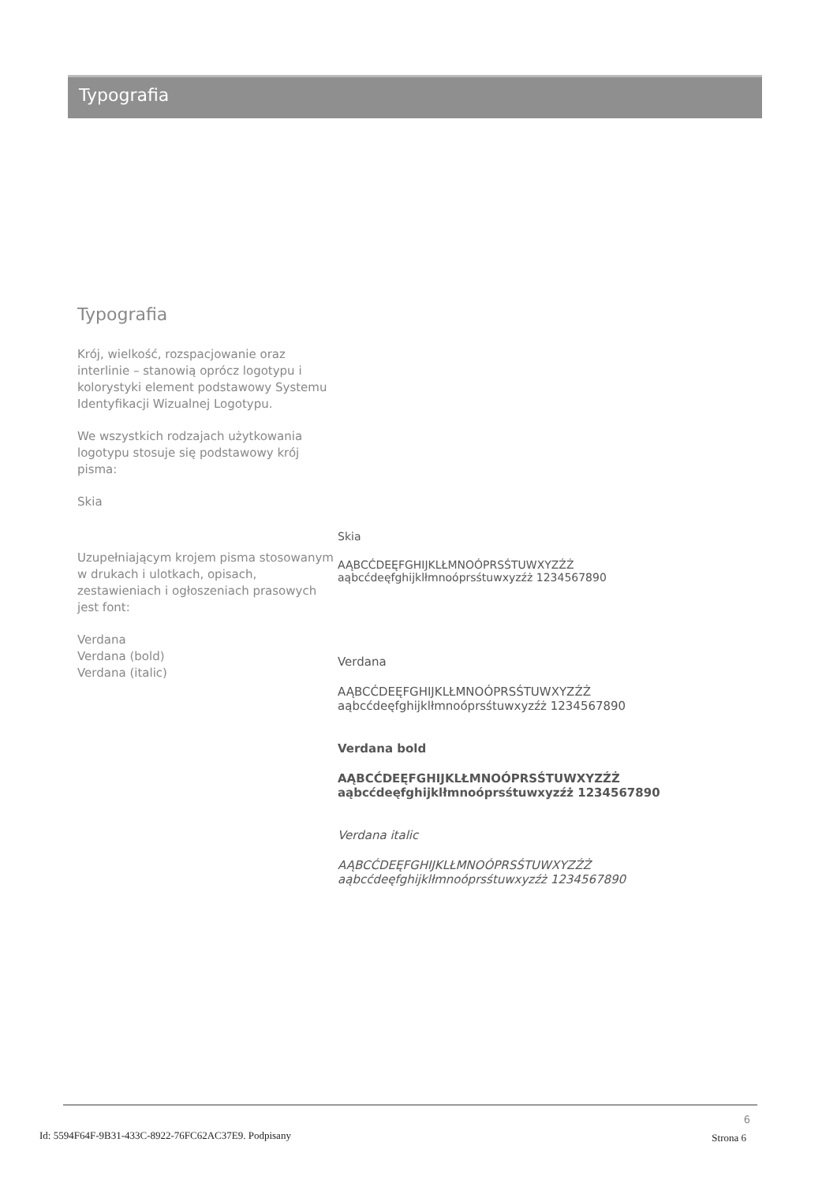Typografia
Typografia
Krój, wielkość, rozspacjowanie oraz interlinie – stanowią oprócz logotypu i kolorystyki element podstawowy Systemu Identyfikacji Wizualnej Logotypu.
We wszystkich rodzajach użytkowania logotypu stosuje się podstawowy krój pisma:
Skia
Uzupełniającym krojem pisma stosowanym w drukach i ulotkach, opisach, zestawieniach i ogłoszeniach prasowych jest font:
Verdana
Verdana (bold)
Verdana (italic)
Skia
AĄBCĆDEĘFGHIJKLŁMNOÓPRSŚTUWXYZŹŻ
aąbcćdeęfghijklłmnoóprsśtuwxyzźż 1234567890
Verdana
AĄBCĆDEĘFGHIJKLŁMNOÓPRSŚTUWXYZŹŻ
aąbcćdeęfghijklłmnoóprsśtuwxyzźż 1234567890
Verdana bold
AĄBCĆDEĘFGHIJKLŁMNOÓPRSŚTUWXYZŹŻ
aąbcćdeęfghijklłmnoóprsśtuwxyzźż 1234567890
Verdana italic
AĄBCĆDEĘFGHIJKLŁMNOÓPRSŚTUWXYZŹŻ
aąbcćdeęfghijklłmnoóprsśtuwxyzźż 1234567890
6
Id: 5594F64F-9B31-433C-8922-76FC62AC37E9. Podpisany
Strona 6